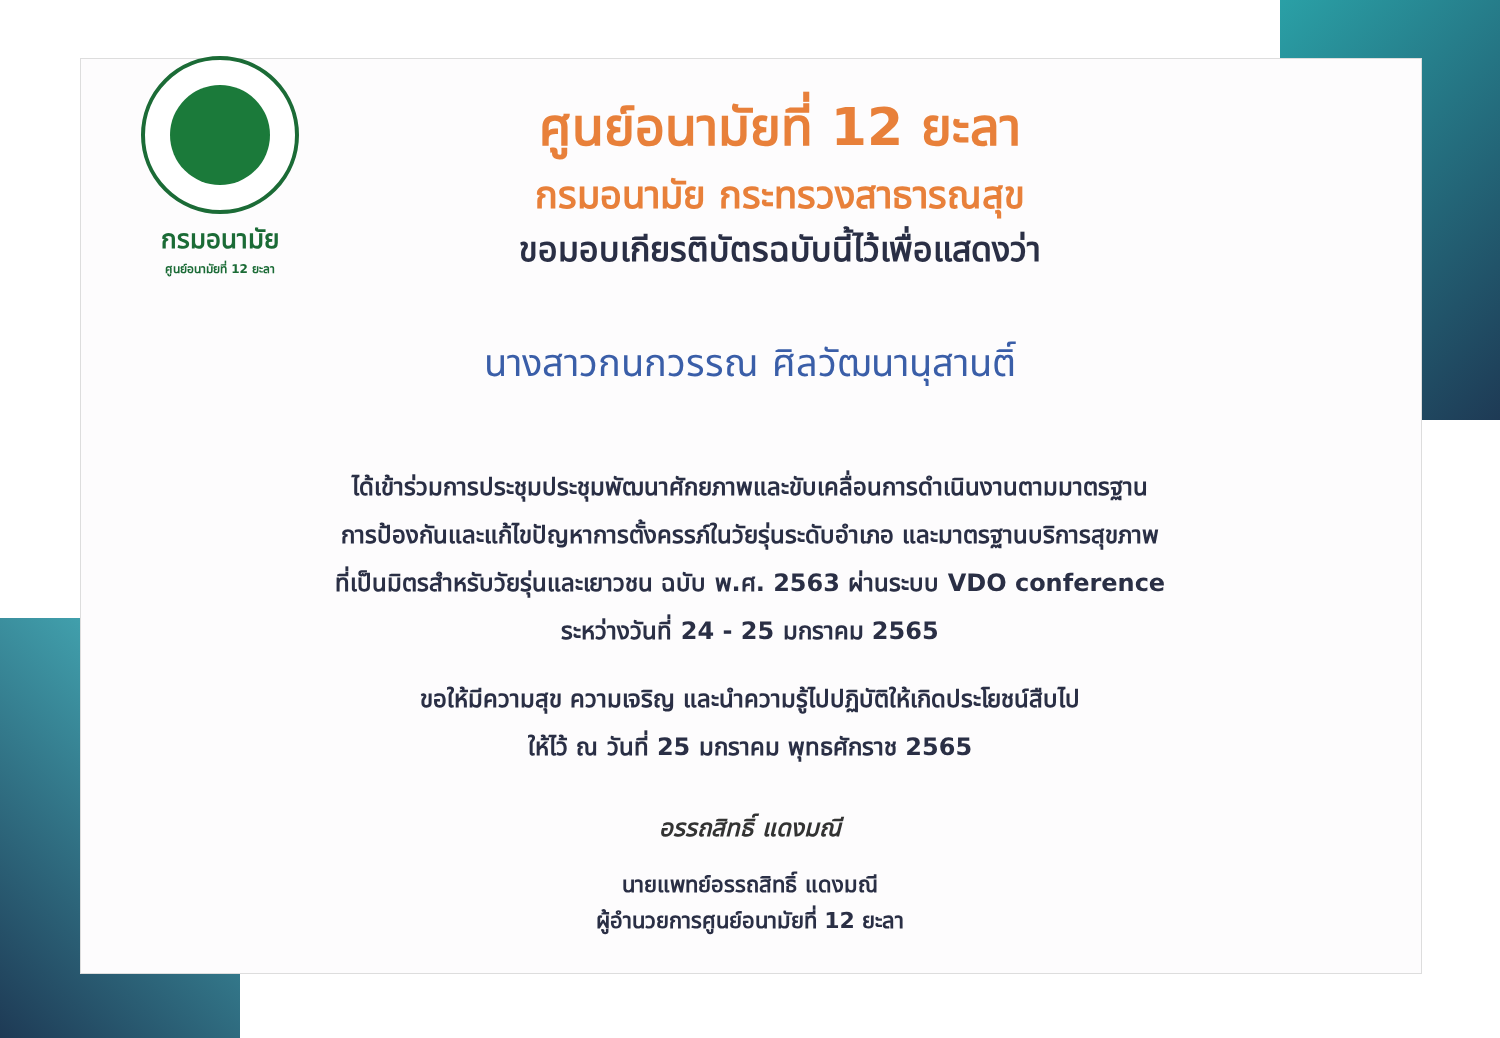กรมอนามัย
ศูนย์อนามัยที่ 12 ยะลา
ศูนย์อนามัยที่ 12 ยะลา
กรมอนามัย กระทรวงสาธารณสุข
ขอมอบเกียรติบัตรฉบับนี้ไว้เพื่อแสดงว่า
นางสาวกนกวรรณ ศิลวัฒนานุสานติ์
ได้เข้าร่วมการประชุมประชุมพัฒนาศักยภาพและขับเคลื่อนการดำเนินงานตามมาตรฐาน
การป้องกันและแก้ไขปัญหาการตั้งครรภ์ในวัยรุ่นระดับอำเภอ และมาตรฐานบริการสุขภาพ
ที่เป็นมิตรสำหรับวัยรุ่นและเยาวชน ฉบับ พ.ศ. 2563 ผ่านระบบ VDO conference
ระหว่างวันที่ 24 - 25 มกราคม 2565
ขอให้มีความสุข ความเจริญ และนำความรู้ไปปฏิบัติให้เกิดประโยชน์สืบไป
ให้ไว้ ณ วันที่ 25 มกราคม พุทธศักราช 2565
อรรถสิทธิ์ แดงมณี
นายแพทย์อรรถสิทธิ์ แดงมณี
ผู้อำนวยการศูนย์อนามัยที่ 12 ยะลา